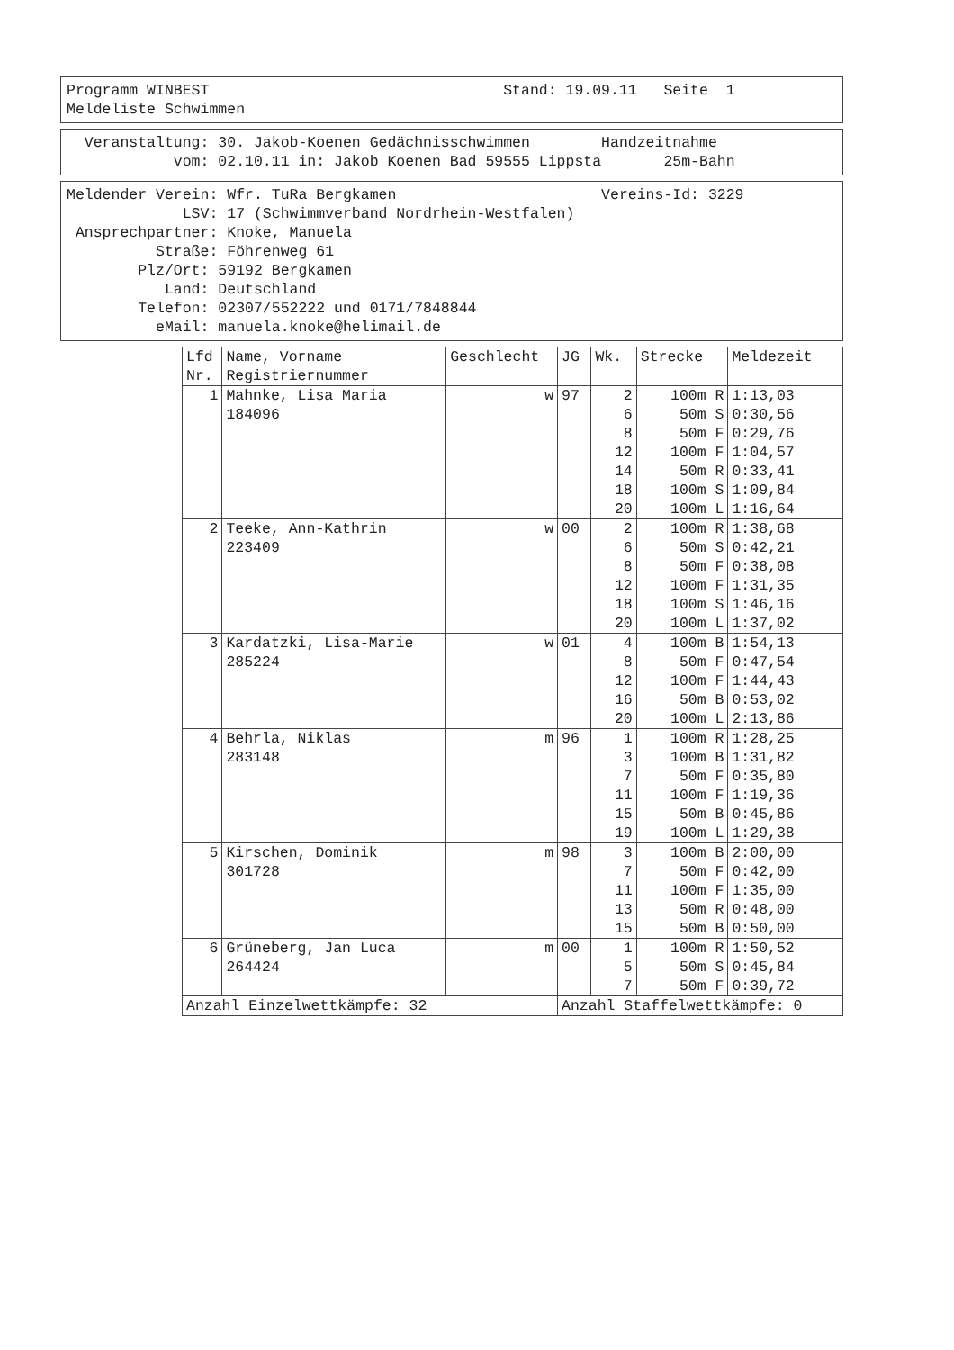Programm WINBEST Stand: 19.09.11 Seite 1 Meldeliste Schwimmen
Veranstaltung: 30. Jakob-Koenen Gedächnisschwimmen Handzeitnahme vom: 02.10.11 in: Jakob Koenen Bad 59555 Lippsta 25m-Bahn
Meldender Verein: Wfr. TuRa Bergkamen Vereins-Id: 3229 LSV: 17 (Schwimmverband Nordrhein-Westfalen) Ansprechpartner: Knoke, Manuela Straße: Föhrenweg 61 Plz/Ort: 59192 Bergkamen Land: Deutschland Telefon: 02307/552222 und 0171/7848844 eMail: manuela.knoke@helimail.de
| Lfd Nr. | Name, Vorname Registriernummer | Geschlecht | JG | Wk. | Strecke | Meldezeit |
| --- | --- | --- | --- | --- | --- | --- |
| 1 | Mahnke, Lisa Maria | w | 97 | 2 | 100m R | 1:13,03 |
| | 184096 | | | 6 | 50m S | 0:30,56 |
| | | | | 8 | 50m F | 0:29,76 |
| | | | | 12 | 100m F | 1:04,57 |
| | | | | 14 | 50m R | 0:33,41 |
| | | | | 18 | 100m S | 1:09,84 |
| | | | | 20 | 100m L | 1:16,64 |
| 2 | Teeke, Ann-Kathrin | w | 00 | 2 | 100m R | 1:38,68 |
| | 223409 | | | 6 | 50m S | 0:42,21 |
| | | | | 8 | 50m F | 0:38,08 |
| | | | | 12 | 100m F | 1:31,35 |
| | | | | 18 | 100m S | 1:46,16 |
| | | | | 20 | 100m L | 1:37,02 |
| 3 | Kardatzki, Lisa-Marie | w | 01 | 4 | 100m B | 1:54,13 |
| | 285224 | | | 8 | 50m F | 0:47,54 |
| | | | | 12 | 100m F | 1:44,43 |
| | | | | 16 | 50m B | 0:53,02 |
| | | | | 20 | 100m L | 2:13,86 |
| 4 | Behrla, Niklas | m | 96 | 1 | 100m R | 1:28,25 |
| | 283148 | | | 3 | 100m B | 1:31,82 |
| | | | | 7 | 50m F | 0:35,80 |
| | | | | 11 | 100m F | 1:19,36 |
| | | | | 15 | 50m B | 0:45,86 |
| | | | | 19 | 100m L | 1:29,38 |
| 5 | Kirschen, Dominik | m | 98 | 3 | 100m B | 2:00,00 |
| | 301728 | | | 7 | 50m F | 0:42,00 |
| | | | | 11 | 100m F | 1:35,00 |
| | | | | 13 | 50m R | 0:48,00 |
| | | | | 15 | 50m B | 0:50,00 |
| 6 | Grüneberg, Jan Luca | m | 00 | 1 | 100m R | 1:50,52 |
| | 264424 | | | 5 | 50m S | 0:45,84 |
| | | | | 7 | 50m F | 0:39,72 |
| Anzahl Einzelwettkämpfe: 32 | | | Anzahl Staffelwettkämpfe: 0 | | | |